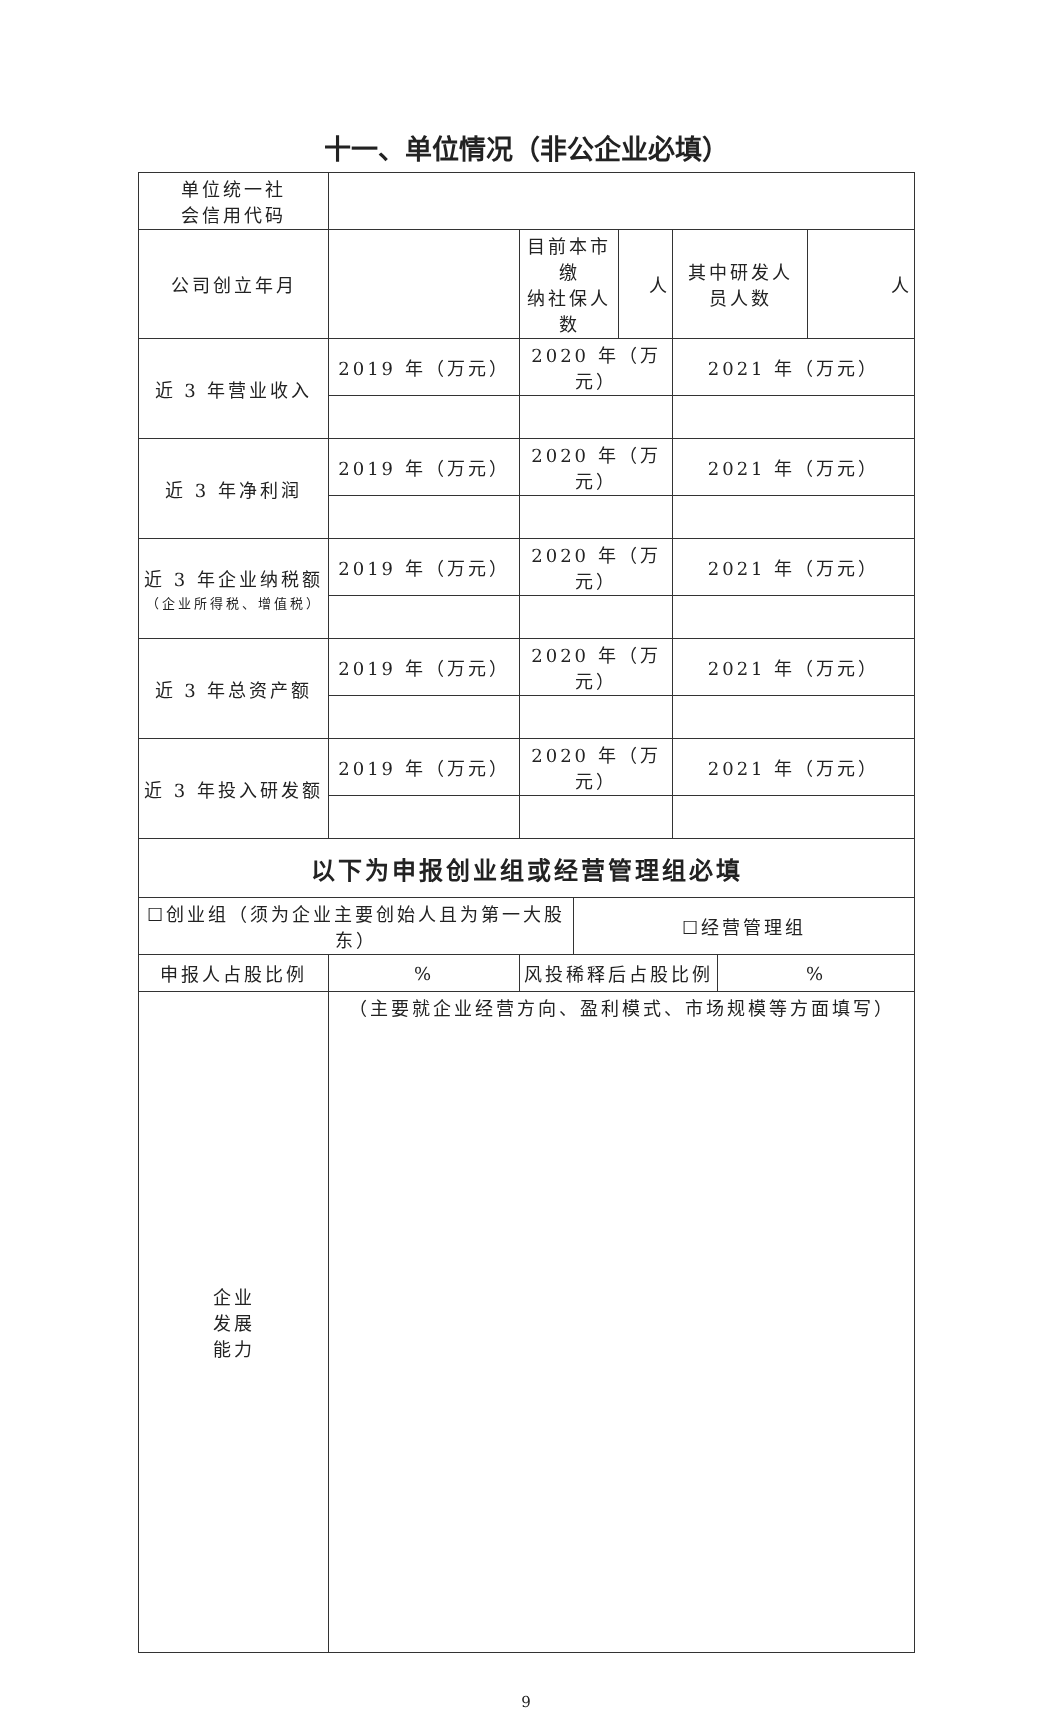十一、单位情况（非公企业必填）
| 单位统一社 会信用代码 | | | | | | | |
| 公司创立年月 | | 目前本市缴 纳社保人数 | | 人 | 其中研发人 员人数 | | 人 |
| 近 3 年营业收入 | 2019 年（万元） | 2020 年（万元） | | | 2021 年（万元） | | |
| 近 3 年净利润 | 2019 年（万元） | 2020 年（万元） | | | 2021 年（万元） | | |
| 近 3 年企业纳税额 （企业所得税、增值税） | 2019 年（万元） | 2020 年（万元） | | | 2021 年（万元） | | |
| 近 3 年总资产额 | 2019 年（万元） | 2020 年（万元） | | | 2021 年（万元） | | |
| 近 3 年投入研发额 | 2019 年（万元） | 2020 年（万元） | | | 2021 年（万元） | | |
| 以下为申报创业组或经营管理组必填 | | | | | | | |
| ☐创业组（须为企业主要创始人且为第一大股东） | | | ☐经营管理组 | | | | |
| 申报人占股比例 | % | 风投稀释后占股比例 | | | | % | |
| 企业 发展 能力 | （主要就企业经营方向、盈利模式、市场规模等方面填写） | | | | | | |
9